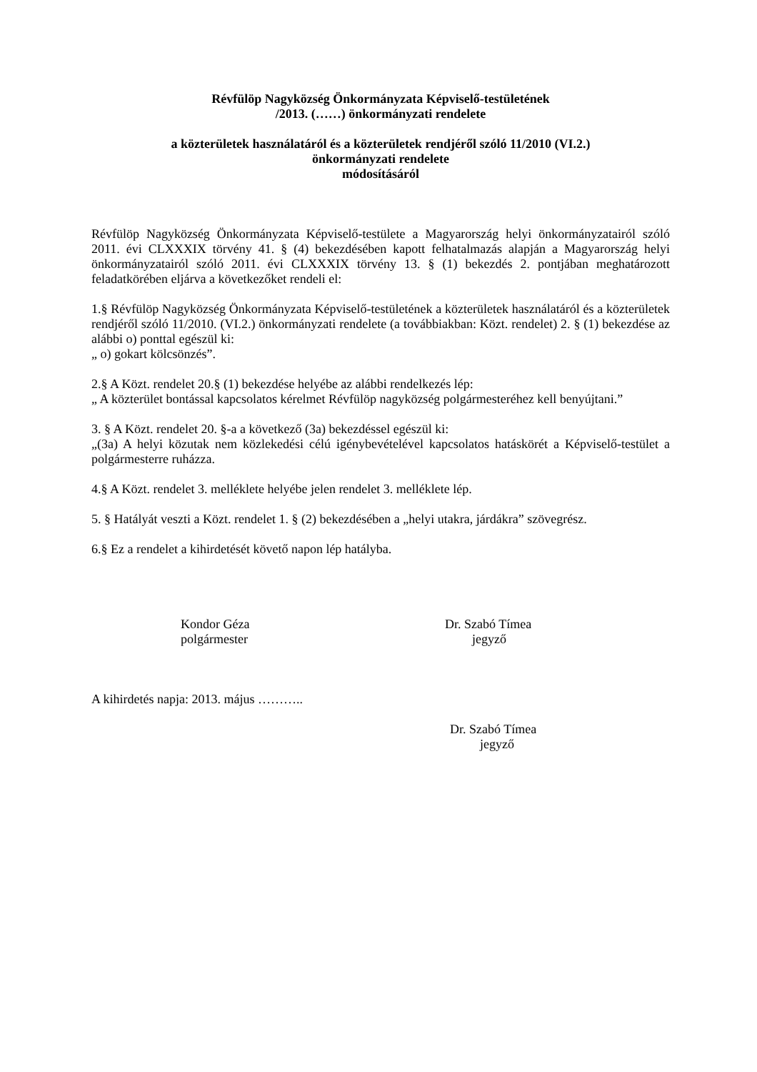Révfülöp Nagyközség Önkormányzata Képviselő-testületének
/2013. (……) önkormányzati rendelete
a közterületek használatáról és a közterületek rendjéről szóló 11/2010 (VI.2.)
önkormányzati rendelete
módosításáról
Révfülöp Nagyközség Önkormányzata Képviselő-testülete a Magyarország helyi önkormányzatairól szóló 2011. évi CLXXXIX törvény 41. § (4) bekezdésében kapott felhatalmazás alapján a Magyarország helyi önkormányzatairól szóló 2011. évi CLXXXIX törvény 13. § (1) bekezdés 2. pontjában meghatározott feladatkörében eljárva a következőket rendeli el:
1.§ Révfülöp Nagyközség Önkormányzata Képviselő-testületének a közterületek használatáról és a közterületek rendjéről szóló 11/2010. (VI.2.) önkormányzati rendelete (a továbbiakban: Közt. rendelet) 2. § (1) bekezdése az alábbi o) ponttal egészül ki:
„ o) gokart kölcsönzés”.
2.§ A Közt. rendelet 20.§ (1) bekezdése helyébe az alábbi rendelkezés lép:
„ A közterület bontással kapcsolatos kérelmet Révfülöp nagyközség polgármesteréhez kell benyújtani.”
3. § A Közt. rendelet 20. §-a a következő (3a) bekezdéssel egészül ki:
„(3a) A helyi közutak nem közlekedési célú igénybevételével kapcsolatos hatáskörét a Képviselő-testület a polgármesterre ruházza.
4.§ A Közt. rendelet 3. melléklete helyébe jelen rendelet 3. melléklete lép.
5. § Hatályát veszti a Közt. rendelet 1. § (2) bekezdésében a „helyi utakra, járdákra” szövegrész.
6.§ Ez a rendelet a kihirdetését követő napon lép hatályba.
Kondor Géza
polgármester
Dr. Szabó Tímea
jegyző
A kihirdetés napja: 2013. május ………..
Dr. Szabó Tímea
jegyző